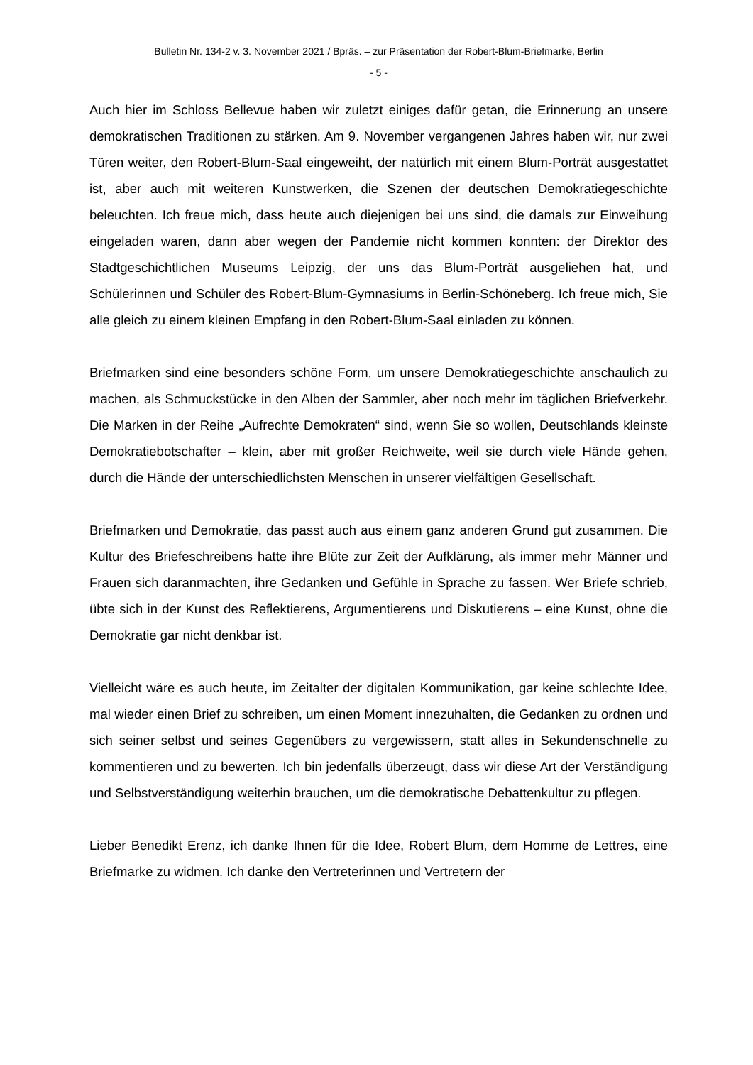Bulletin Nr. 134-2 v. 3. November 2021 / Bpräs. – zur Präsentation der Robert-Blum-Briefmarke, Berlin
- 5 -
Auch hier im Schloss Bellevue haben wir zuletzt einiges dafür getan, die Erinnerung an unsere demokratischen Traditionen zu stärken. Am 9. November vergangenen Jah­res haben wir, nur zwei Türen weiter, den Robert-Blum-Saal eingeweiht, der natürlich mit einem Blum-Porträt ausgestattet ist, aber auch mit weiteren Kunstwerken, die Sze­nen der deutschen Demokratiegeschichte beleuchten. Ich freue mich, dass heute auch diejenigen bei uns sind, die damals zur Einweihung eingeladen waren, dann aber we­gen der Pandemie nicht kommen konnten: der Direktor des Stadtgeschichtlichen Mu­seums Leipzig, der uns das Blum-Porträt ausgeliehen hat, und Schülerinnen und Schüler des Robert-Blum-Gymnasiums in Berlin-Schöneberg. Ich freue mich, Sie alle gleich zu einem kleinen Empfang in den Robert-Blum-Saal einladen zu können.
Briefmarken sind eine besonders schöne Form, um unsere Demokratiegeschichte an­schaulich zu machen, als Schmuckstücke in den Alben der Sammler, aber noch mehr im täglichen Briefverkehr. Die Marken in der Reihe „Aufrechte Demokraten“ sind, wenn Sie so wollen, Deutschlands kleinste Demokratiebotschafter – klein, aber mit großer Reichweite, weil sie durch viele Hände gehen, durch die Hände der unterschiedlichs­ten Menschen in unserer vielfältigen Gesellschaft.
Briefmarken und Demokratie, das passt auch aus einem ganz anderen Grund gut zu­sammen. Die Kultur des Briefeschreibens hatte ihre Blüte zur Zeit der Aufklärung, als immer mehr Männer und Frauen sich daranmachten, ihre Gedanken und Gefühle in Sprache zu fassen. Wer Briefe schrieb, übte sich in der Kunst des Reflektierens, Ar­gumentierens und Diskutierens – eine Kunst, ohne die Demokratie gar nicht denkbar ist.
Vielleicht wäre es auch heute, im Zeitalter der digitalen Kommunikation, gar keine schlechte Idee, mal wieder einen Brief zu schreiben, um einen Moment innezuhalten, die Gedanken zu ordnen und sich seiner selbst und seines Gegenübers zu vergewis­sern, statt alles in Sekundenschnelle zu kommentieren und zu bewerten. Ich bin je­denfalls überzeugt, dass wir diese Art der Verständigung und Selbstverständigung wei­terhin brauchen, um die demokratische Debattenkultur zu pflegen.
Lieber Benedikt Erenz, ich danke Ihnen für die Idee, Robert Blum, dem Homme de Lettres, eine Briefmarke zu widmen. Ich danke den Vertreterinnen und Vertretern der